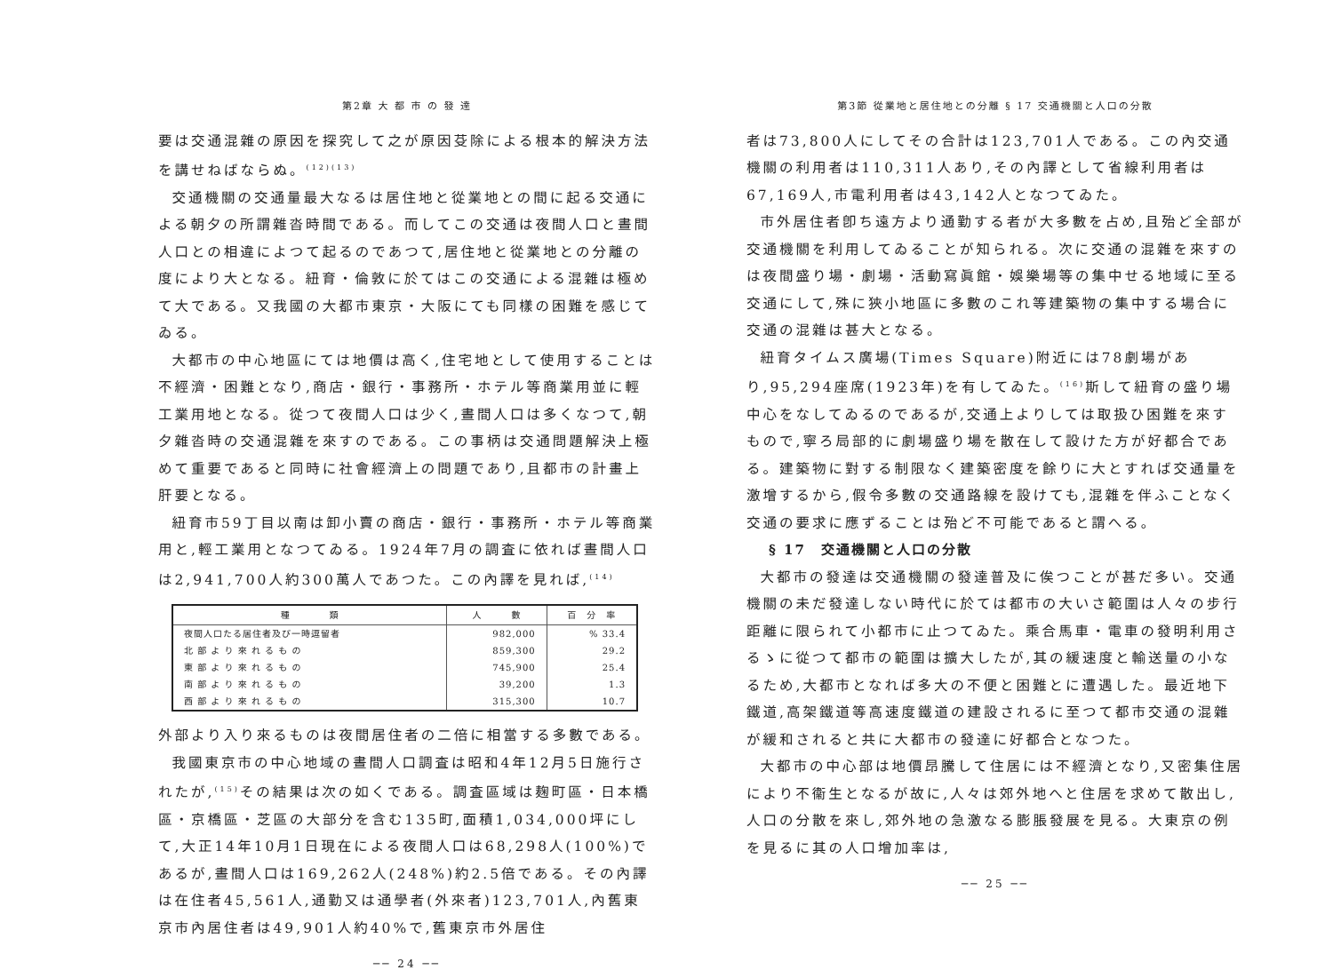第2章 大 都 市 の 發 達
要は交通混雜の原因を探究して之が原因芟除による根本的解決方法を講せねばならぬ。<sup>(12)(13)</sup>
交通機關の交通量最大なるは居住地と從業地との間に起る交通による朝夕の所謂雜沓時間である。而してこの交通は夜間人口と晝間人口との相違によつて起るのであつて,居住地と從業地との分離の度により大となる。紐育・倫敦に於てはこの交通による混雜は極めて大である。又我國の大都市東京・大阪にても同樣の困難を感じてゐる。
大都市の中心地區にては地價は高く,住宅地として使用することは不經濟・困難となり,商店・銀行・事務所・ホテル等商業用並に輕工業用地となる。從つて夜間人口は少く,晝間人口は多くなつて,朝夕雜沓時の交通混雜を來すのである。この事柄は交通問題解決上極めて重要であると同時に社會經濟上の問題であり,且都市の計畫上肝要となる。
紐育市59丁目以南は卸小賣の商店・銀行・事務所・ホテル等商業用と,輕工業用となつてゐる。1924年7月の調査に依れば晝間人口は2,941,700人約300萬人であつた。この內譯を見れば,<sup>(14)</sup>
| 種 類 | 人 數 | 百 分 率 |
| --- | --- | --- |
| 夜間人口たる居住者及び一時逗留者 | 982,000 | % 33.4 |
| 北 部 よ り 來 れ る も の | 859,300 | 29.2 |
| 東 部 よ り 來 れ る も の | 745,900 | 25.4 |
| 南 部 よ り 來 れ る も の | 39,200 | 1.3 |
| 西 部 よ り 來 れ る も の | 315,300 | 10.7 |
外部より入り來るものは夜間居住者の二倍に相當する多數である。
我國東京市の中心地域の晝間人口調査は昭和4年12月5日施行されたが,<sup>(15)</sup>その結果は次の如くである。調査區域は麹町區・日本橋區・京橋區・芝區の大部分を含む135町,面積1,034,000坪にして,大正14年10月1日現在による夜間人口は68,298人(100%)であるが,晝間人口は169,262人(248%)約2.5倍である。その內譯は在住者45,561人,通勤又は通學者(外來者)123,701人,內舊東京市內居住者は49,901人約40%で,舊東京市外居住
── 24 ──
第3節 從業地と居住地との分離 § 17 交通機關と人口の分散
者は73,800人にしてその合計は123,701人である。この內交通機關の利用者は110,311人あり,その內譯として省線利用者は67,169人,市電利用者は43,142人となつてゐた。
市外居住者卽ち遠方より通勤する者が大多數を占め,且殆ど全部が交通機關を利用してゐることが知られる。次に交通の混雜を來すのは夜間盛り場・劇場・活動寫眞館・娛樂場等の集中せる地域に至る交通にして,殊に狹小地區に多數のこれ等建築物の集中する場合に交通の混雜は甚大となる。
紐育タイムス廣場(Times Square)附近には78劇場があり,95,294座席(1923年)を有してゐた。<sup>(16)</sup>斯して紐育の盛り場中心をなしてゐるのであるが,交通上よりしては取扱ひ困難を來すもので,寧ろ局部的に劇場盛り場を散在して設けた方が好都合である。建築物に對する制限なく建築密度を餘りに大とすれば交通量を激增するから,假令多數の交通路線を設けても,混雜を伴ふことなく交通の要求に應ずることは殆ど不可能であると謂へる。
§ 17　交通機關と人口の分散
大都市の發達は交通機關の發達普及に俟つことが甚だ多い。交通機關の未だ發達しない時代に於ては都市の大いさ範圍は人々の步行距離に限られて小都市に止つてゐた。乘合馬車・電車の發明利用さるゝに從つて都市の範圍は擴大したが,其の緩速度と輸送量の小なるため,大都市となれば多大の不便と困難とに遭遇した。最近地下鐵道,高架鐵道等高速度鐵道の建設されるに至つて都市交通の混雜が緩和されると共に大都市の發達に好都合となつた。
大都市の中心部は地價昂騰して住居には不經濟となり,又密集住居により不衞生となるが故に,人々は郊外地へと住居を求めて散出し,人口の分散を來し,郊外地の急激なる膨脹發展を見る。大東京の例を見るに其の人口增加率は,
── 25 ──